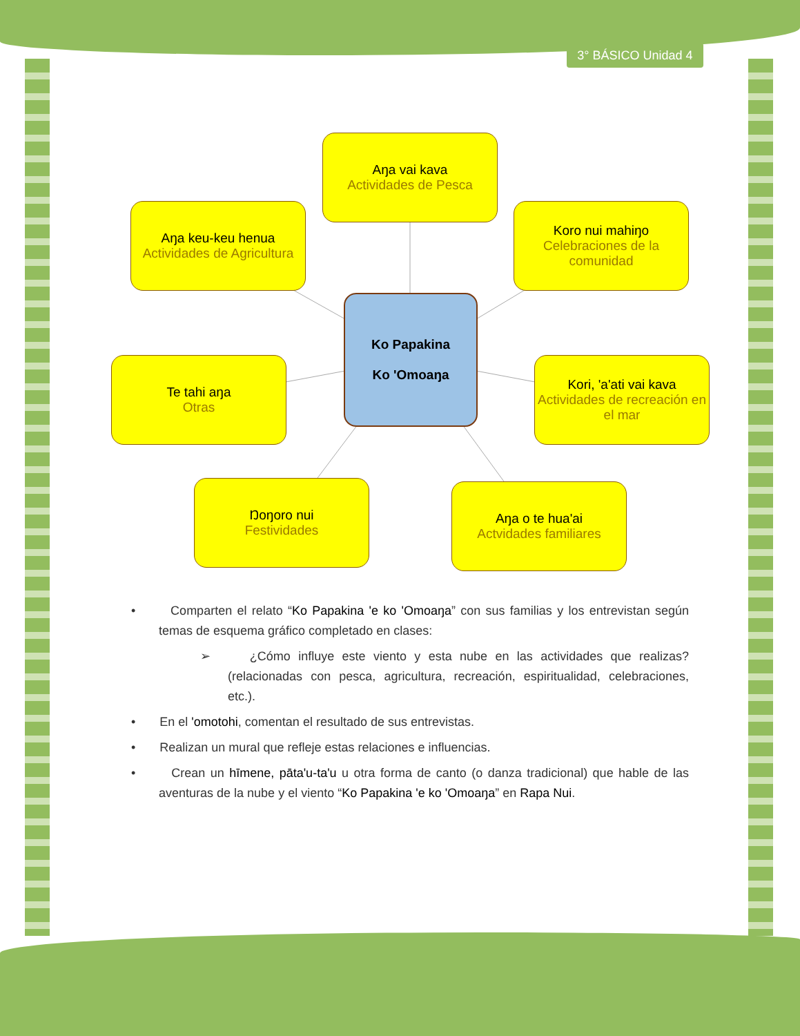3° BÁSICO Unidad 4
Aŋa vai kava
Actividades de Pesca
Aŋa keu-keu henua
Actividades de Agricultura
Koro nui mahiŋo
Celebraciones de la comunidad
Ko Papakina
Ko 'Omoaŋa
Te tahi aŋa
Otras
Kori, 'a'ati vai kava
Actividades de recreación en el mar
Ŋoŋoro nui
Festividades
Aŋa o te hua'ai
Actvidades familiares
• Comparten el relato “Ko Papakina 'e ko 'Omoaŋa” con sus familias y los entrevistan según temas de esquema gráfico completado en clases:
➢ ¿Cómo influye este viento y esta nube en las actividades que realizas? (relacionadas con pesca, agricultura, recreación, espiritualidad, celebraciones, etc.).
• En el 'omotohi, comentan el resultado de sus entrevistas.
• Realizan un mural que refleje estas relaciones e influencias.
• Crean un hīmene, pāta'u-ta'u u otra forma de canto (o danza tradicional) que hable de las aventuras de la nube y el viento “Ko Papakina 'e ko 'Omoaŋa” en Rapa Nui.